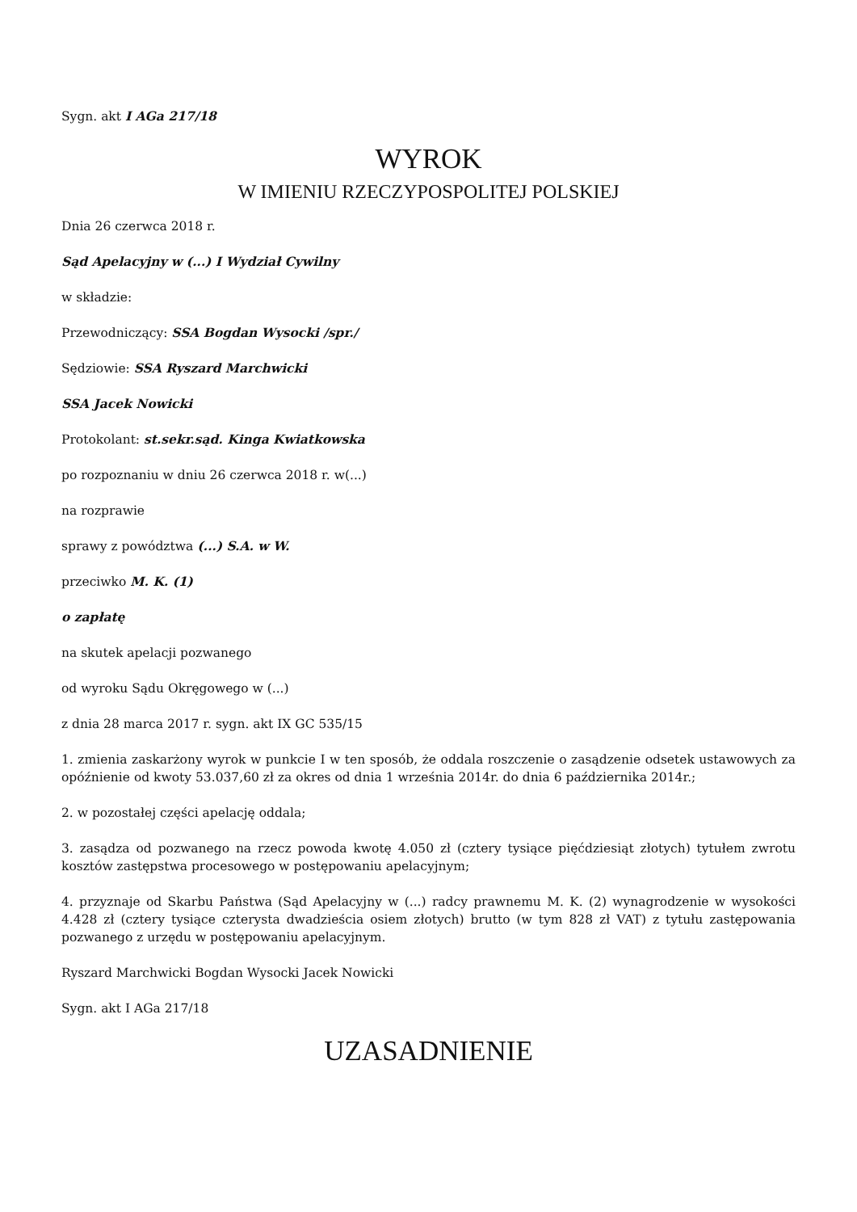Sygn. akt I AGa 217/18
WYROK
W IMIENIU RZECZYPOSPOLITEJ POLSKIEJ
Dnia 26 czerwca 2018 r.
Sąd Apelacyjny w (...) I Wydział Cywilny
w składzie:
Przewodniczący: SSA Bogdan Wysocki /spr./
Sędziowie: SSA Ryszard Marchwicki
SSA Jacek Nowicki
Protokolant: st.sekr.sąd. Kinga Kwiatkowska
po rozpoznaniu w dniu 26 czerwca 2018 r. w(...)
na rozprawie
sprawy z powództwa (...) S.A. w W.
przeciwko M. K. (1)
o zapłatę
na skutek apelacji pozwanego
od wyroku Sądu Okręgowego w (...)
z dnia 28 marca 2017 r. sygn. akt IX GC 535/15
1. zmienia zaskarżony wyrok w punkcie I w ten sposób, że oddala roszczenie o zasądzenie odsetek ustawowych za opóźnienie od kwoty 53.037,60 zł za okres od dnia 1 września 2014r. do dnia 6 października 2014r.;
2. w pozostałej części apelację oddala;
3. zasądza od pozwanego na rzecz powoda kwotę 4.050 zł (cztery tysiące pięćdziesiąt złotych) tytułem zwrotu kosztów zastępstwa procesowego w postępowaniu apelacyjnym;
4. przyznaje od Skarbu Państwa (Sąd Apelacyjny w (...) radcy prawnemu M. K. (2) wynagrodzenie w wysokości 4.428 zł (cztery tysiące czterysta dwadzieścia osiem złotych) brutto (w tym 828 zł VAT) z tytułu zastępowania pozwanego z urzędu w postępowaniu apelacyjnym.
Ryszard Marchwicki Bogdan Wysocki Jacek Nowicki
Sygn. akt I AGa 217/18
UZASADNIENIE